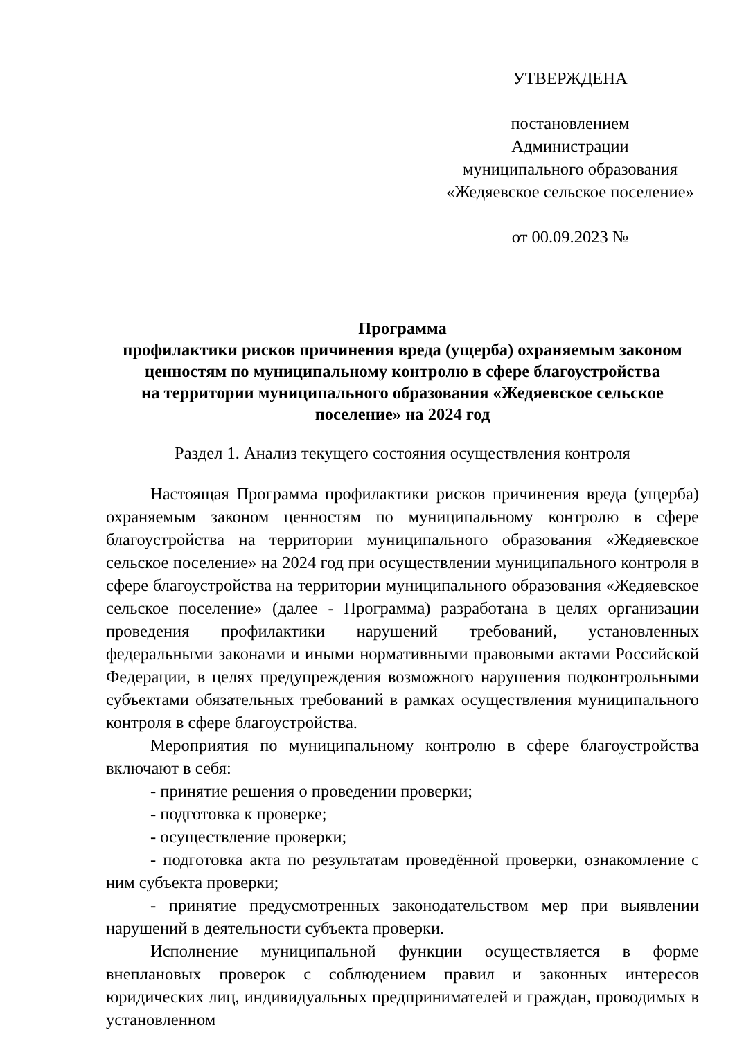УТВЕРЖДЕНА
постановлением
Администрации
муниципального образования
«Жедяевское сельское поселение»
от 00.09.2023 №
Программа
профилактики рисков причинения вреда (ущерба) охраняемым законом ценностям по муниципальному контролю в сфере благоустройства
на территории муниципального образования «Жедяевское сельское поселение» на 2024 год
Раздел 1. Анализ текущего состояния осуществления контроля
Настоящая Программа профилактики рисков причинения вреда (ущерба) охраняемым законом ценностям по муниципальному контролю в сфере благоустройства на территории муниципального образования «Жедяевское сельское поселение» на 2024 год при осуществлении муниципального контроля в сфере благоустройства на территории муниципального образования «Жедяевское сельское поселение» (далее - Программа) разработана в целях организации проведения профилактики нарушений требований, установленных федеральными законами и иными нормативными правовыми актами Российской Федерации, в целях предупреждения возможного нарушения подконтрольными субъектами обязательных требований в рамках осуществления муниципального контроля в сфере благоустройства.
Мероприятия по муниципальному контролю в сфере благоустройства включают в себя:
- принятие решения о проведении проверки;
- подготовка к проверке;
- осуществление проверки;
- подготовка акта по результатам проведённой проверки, ознакомление с ним субъекта проверки;
- принятие предусмотренных законодательством мер при выявлении нарушений в деятельности субъекта проверки.
Исполнение муниципальной функции осуществляется в форме внеплановых проверок с соблюдением правил и законных интересов юридических лиц, индивидуальных предпринимателей и граждан, проводимых в установленном